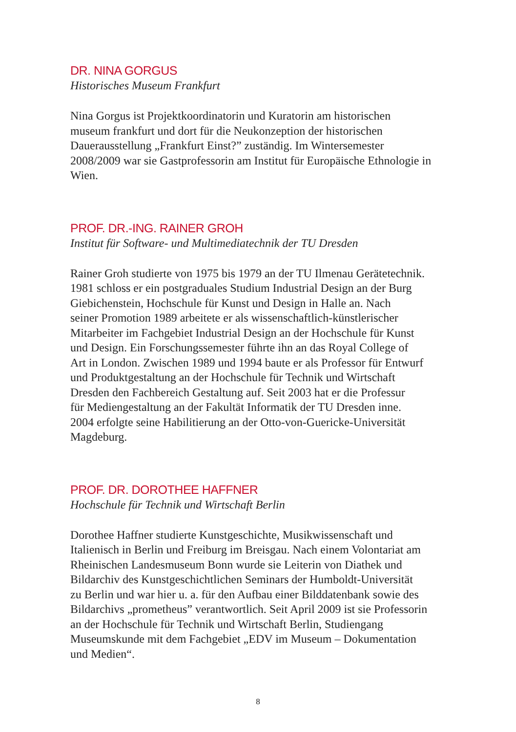DR. NINA GORGUS
Historisches Museum Frankfurt
Nina Gorgus ist Projektkoordinatorin und Kuratorin am historischen
museum frankfurt und dort für die Neukonzeption der historischen
Dauerausstellung „Frankfurt Einst?” zuständig. Im Wintersemester
2008/2009 war sie Gastprofessorin am Institut für Europäische Ethnologie in
Wien.
PROF. DR.-ING. RAINER GROH
Institut für Software- und Multimediatechnik der TU Dresden
Rainer Groh studierte von 1975 bis 1979 an der TU Ilmenau Gerätetechnik.
1981 schloss er ein postgraduales Studium Industrial Design an der Burg
Giebichenstein, Hochschule für Kunst und Design in Halle an. Nach
seiner Promotion 1989 arbeitete er als wissenschaftlich-künstlerischer
Mitarbeiter im Fachgebiet Industrial Design an der Hochschule für Kunst
und Design. Ein Forschungssemester führte ihn an das Royal College of
Art in London. Zwischen 1989 und 1994 baute er als Professor für Entwurf
und Produktgestaltung an der Hochschule für Technik und Wirtschaft
Dresden den Fachbereich Gestaltung auf. Seit 2003 hat er die Professur
für Mediengestaltung an der Fakultät Informatik der TU Dresden inne.
2004 erfolgte seine Habilitierung an der Otto-von-Guericke-Universität
Magdeburg.
PROF. DR. DOROTHEE HAFFNER
Hochschule für Technik und Wirtschaft Berlin
Dorothee Haffner studierte Kunstgeschichte, Musikwissenschaft und
Italienisch in Berlin und Freiburg im Breisgau. Nach einem Volontariat am
Rheinischen Landesmuseum Bonn wurde sie Leiterin von Diathek und
Bildarchiv des Kunstgeschichtlichen Seminars der Humboldt-Universität
zu Berlin und war hier u. a. für den Aufbau einer Bilddatenbank sowie des
Bildarchivs „prometheus” verantwortlich. Seit April 2009 ist sie Professorin
an der Hochschule für Technik und Wirtschaft Berlin, Studiengang
Museumskunde mit dem Fachgebiet „EDV im Museum – Dokumentation
und Medien“.
8